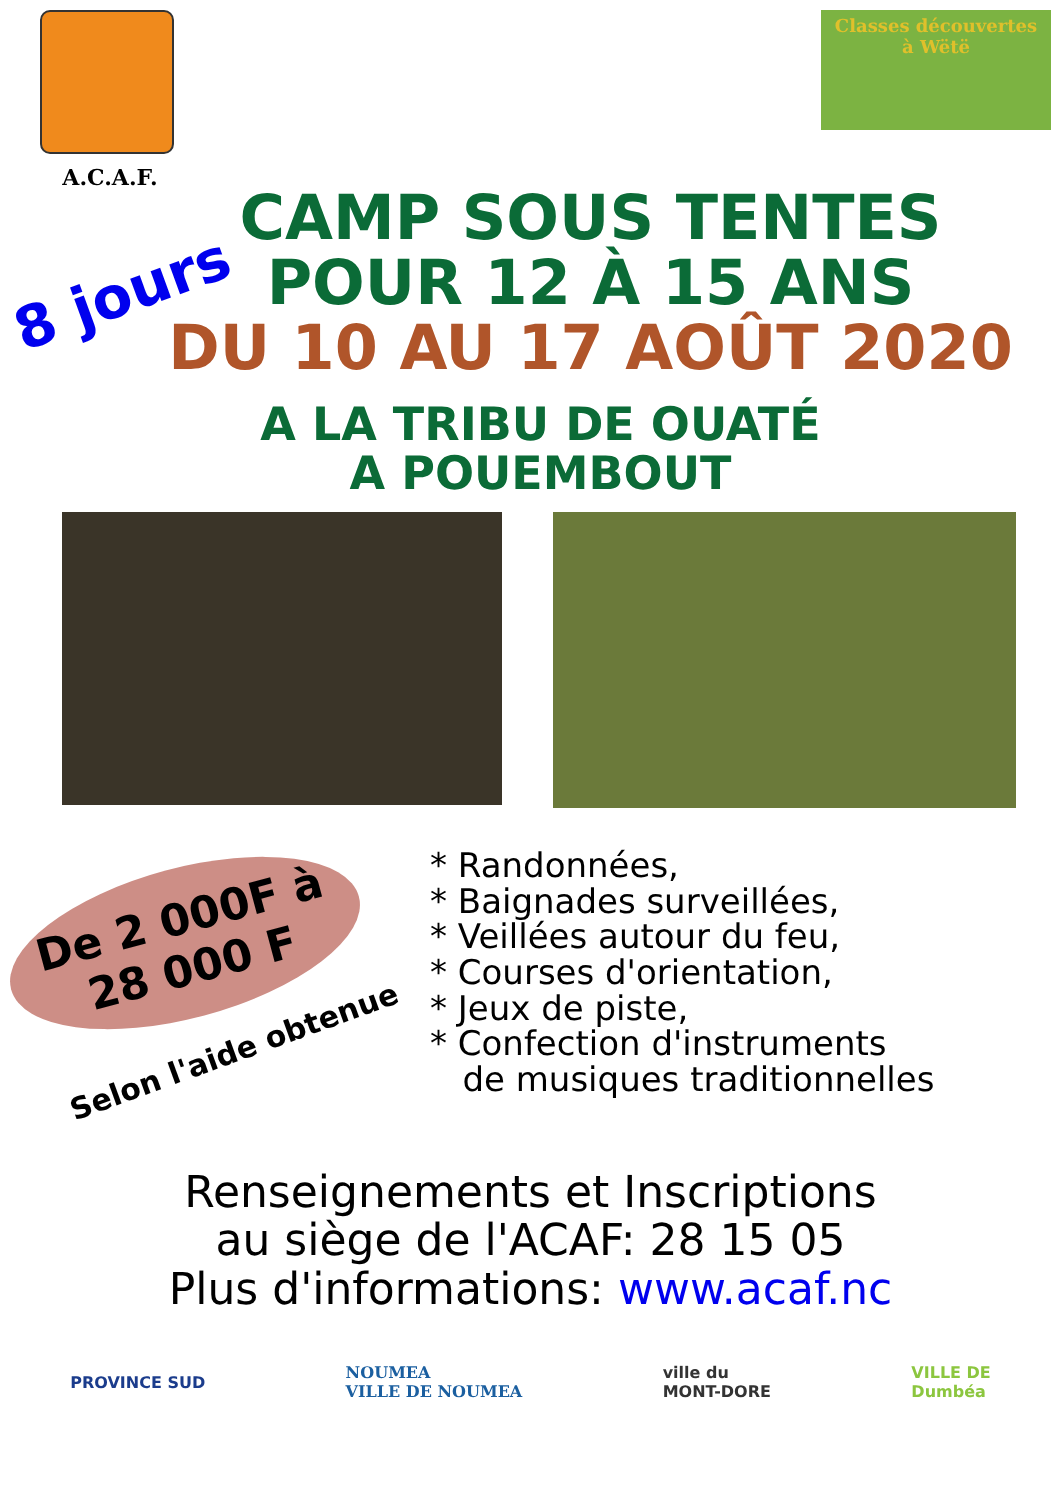A.C.A.F.
Classes découvertes
à Wëtë
CAMP SOUS TENTES
POUR 12 À 15 ANS
8 jours
DU 10 AU 17 AOÛT 2020
A LA TRIBU DE OUATÉ
A POUEMBOUT
De 2 000F à
28 000 F
Selon l'aide obtenue
* Randonnées,
* Baignades surveillées,
* Veillées autour du feu,
* Courses d'orientation,
* Jeux de piste,
* Confection d'instruments
de musiques traditionnelles
Renseignements et Inscriptions
au siège de l'ACAF: 28 15 05
Plus d'informations: www.acaf.nc
PROVINCE SUD NOUMEA
VILLE DE NOUMEA ville du
MONT-DORE VILLE DE
Dumbéa